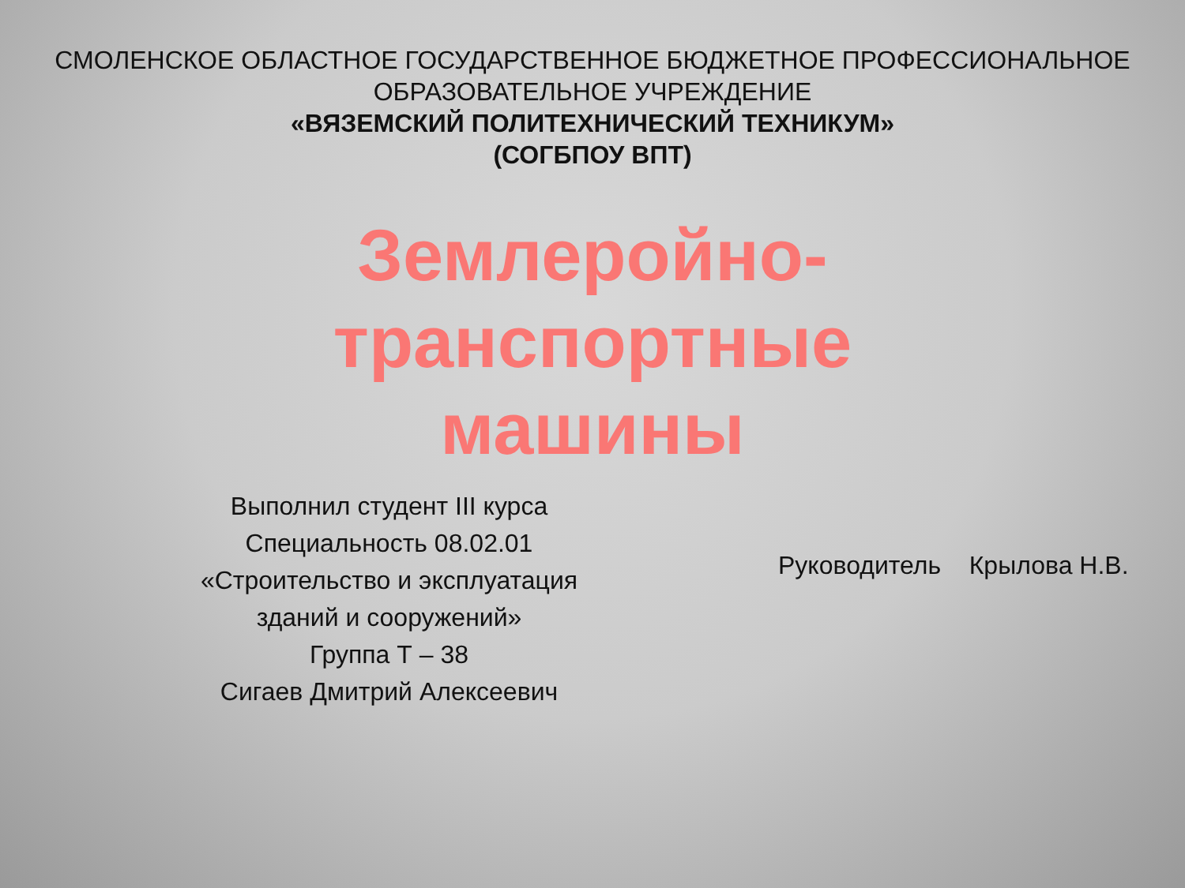СМОЛЕНСКОЕ ОБЛАСТНОЕ ГОСУДАРСТВЕННОЕ БЮДЖЕТНОЕ ПРОФЕССИОНАЛЬНОЕ
ОБРАЗОВАТЕЛЬНОЕ УЧРЕЖДЕНИЕ
«ВЯЗЕМСКИЙ ПОЛИТЕХНИЧЕСКИЙ ТЕХНИКУМ»
(СОГБПОУ ВПТ)
Землеройно-
транспортные
машины
Выполнил студент III курса
Специальность 08.02.01
«Строительство и эксплуатация
зданий и сооружений»
Группа Т – 38
Сигаев Дмитрий Алексеевич
Руководитель Крылова Н.В.